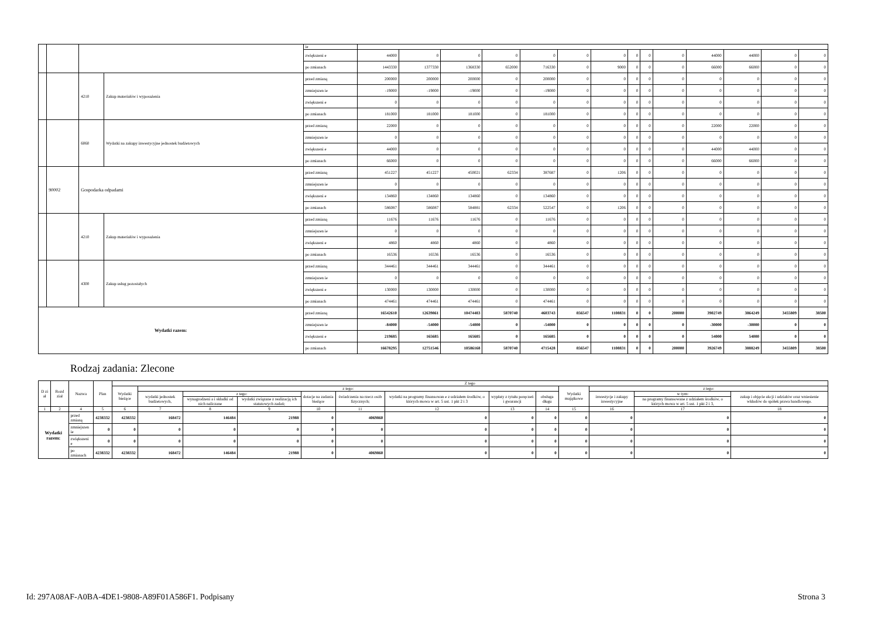| | | | | ie | | | | | | | | | | | | | | |
| | | | | zwiększeni e | 44000 | 0 | 0 | 0 | 0 | 0 | 0 | 0 | 0 | 0 | 44000 | 44000 | 0 | 0 |
| | | | | po zmianach | 1443330 | 1377330 | 1368330 | 652000 | 716330 | 0 | 9000 | 0 | 0 | 0 | 66000 | 66000 | 0 | 0 |
| | | 4210 | Zakup materiałów i wyposażenia | przed zmianą | 200000 | 200000 | 200000 | 0 | 200000 | 0 | 0 | 0 | 0 | 0 | 0 | 0 | 0 | 0 |
| | | | | zmniejszen ie | -19000 | -19000 | -19000 | 0 | -19000 | 0 | 0 | 0 | 0 | 0 | 0 | 0 | 0 | 0 |
| | | | | zwiększeni e | 0 | 0 | 0 | 0 | 0 | 0 | 0 | 0 | 0 | 0 | 0 | 0 | 0 | 0 |
| | | | | po zmianach | 181000 | 181000 | 181000 | 0 | 181000 | 0 | 0 | 0 | 0 | 0 | 0 | 0 | 0 | 0 |
| | | 6060 | Wydatki na zakupy inwestycyjne jednostek budżetowych | przed zmianą | 22000 | 0 | 0 | 0 | 0 | 0 | 0 | 0 | 0 | 0 | 22000 | 22000 | 0 | 0 |
| | | | | zmniejszen ie | 0 | 0 | 0 | 0 | 0 | 0 | 0 | 0 | 0 | 0 | 0 | 0 | 0 | 0 |
| | | | | zwiększeni e | 44000 | 0 | 0 | 0 | 0 | 0 | 0 | 0 | 0 | 0 | 44000 | 44000 | 0 | 0 |
| | | | | po zmianach | 66000 | 0 | 0 | 0 | 0 | 0 | 0 | 0 | 0 | 0 | 66000 | 66000 | 0 | 0 |
| | 90002 | Gospodarka odpadami | | przed zmianą | 451227 | 451227 | 450021 | 62334 | 387687 | 0 | 1206 | 0 | 0 | 0 | 0 | 0 | 0 | 0 |
| | | | | zmniejszen ie | 0 | 0 | 0 | 0 | 0 | 0 | 0 | 0 | 0 | 0 | 0 | 0 | 0 | 0 |
| | | | | zwiększeni e | 134860 | 134860 | 134860 | 0 | 134860 | 0 | 0 | 0 | 0 | 0 | 0 | 0 | 0 | 0 |
| | | | | po zmianach | 586087 | 586087 | 584881 | 62334 | 522547 | 0 | 1206 | 0 | 0 | 0 | 0 | 0 | 0 | 0 |
| | | 4210 | Zakup materiałów i wyposażenia | przed zmianą | 11676 | 11676 | 11676 | 0 | 11676 | 0 | 0 | 0 | 0 | 0 | 0 | 0 | 0 | 0 |
| | | | | zmniejszen ie | 0 | 0 | 0 | 0 | 0 | 0 | 0 | 0 | 0 | 0 | 0 | 0 | 0 | 0 |
| | | | | zwiększeni e | 4860 | 4860 | 4860 | 0 | 4860 | 0 | 0 | 0 | 0 | 0 | 0 | 0 | 0 | 0 |
| | | | | po zmianach | 16536 | 16536 | 16536 | 0 | 16536 | 0 | 0 | 0 | 0 | 0 | 0 | 0 | 0 | 0 |
| | | 4300 | Zakup usług pozostałych | przed zmianą | 344461 | 344461 | 344461 | 0 | 344461 | 0 | 0 | 0 | 0 | 0 | 0 | 0 | 0 | 0 |
| | | | | zmniejszen ie | 0 | 0 | 0 | 0 | 0 | 0 | 0 | 0 | 0 | 0 | 0 | 0 | 0 | 0 |
| | | | | zwiększeni e | 130000 | 130000 | 130000 | 0 | 130000 | 0 | 0 | 0 | 0 | 0 | 0 | 0 | 0 | 0 |
| | | | | po zmianach | 474461 | 474461 | 474461 | 0 | 474461 | 0 | 0 | 0 | 0 | 0 | 0 | 0 | 0 | 0 |
| Wydatki razem: | | | | przed zmianą | 16542610 | 12639861 | 10474483 | 5870740 | 4603743 | 856547 | 1108831 | 0 | 0 | 200000 | 3902749 | 3864249 | 3455809 | 38500 |
| | | | | zmniejszen ie | -84000 | -54000 | -54000 | 0 | -54000 | 0 | 0 | 0 | 0 | 0 | -30000 | -30000 | 0 | 0 |
| | | | | zwiększeni e | 219685 | 165685 | 165685 | 0 | 165685 | 0 | 0 | 0 | 0 | 0 | 54000 | 54000 | 0 | 0 |
| | | | | po zmianach | 16678295 | 12751546 | 10586168 | 5870740 | 4715428 | 856547 | 1108831 | 0 | 0 | 200000 | 3926749 | 3888249 | 3455809 | 38500 |
Rodzaj zadania: Zlecone
| D zi ał | Rozd ział | Nazwa | | Plan | Z tego | | | | | | | | | | | | |
| --- | --- | --- | --- | --- | --- | --- | --- | --- | --- | --- | --- | --- | --- | --- | --- | --- | --- |
| | | | | | Wydatki bieżące | z tego: | | | | | | | | Wydatki majątkowe | z tego: | | |
| | | | | | | wydatki jednostek budżetowych, | z tego: | | dotacje na zadania bieżące | świadczenia na rzecz osób fizycznych; | wydatki na programy finansowan e z udziałem środków, o których mowa w art. 5 ust. 1 pkt 2 i 3 | wypłaty z tytułu poręczeń i gwarancji | obsługa długu | | inwestycje i zakupy inwestycyjne | w tym: | zakup i objęcie akcji i udziałów oraz wniesienie wkładów do spółek prawa handlowego. |
| | | | | | | | wynagrodzeni a i składki od nich naliczane | wydatki związane z realizacją ich statutowych zadań; | | | | | | | | na programy finansowane z udziałem środków, o których mowa w art. 5 ust. 1 pkt 2 i 3, | |
| 1 | 2 | 4 | | 5 | 6 | 7 | 8 | 9 | 10 | 11 | 12 | 13 | 14 | 15 | 16 | 17 | 18 |
| Wydatki razem: | | | przed zmianą | 4238332 | 4238332 | 168472 | 146484 | 21988 | 0 | 4069860 | 0 | 0 | 0 | 0 | 0 | 0 | 0 |
| | | | zmniejszen ie | 0 | 0 | 0 | 0 | 0 | 0 | 0 | 0 | 0 | 0 | 0 | 0 | 0 | 0 |
| | | | zwiększeni e | 0 | 0 | 0 | 0 | 0 | 0 | 0 | 0 | 0 | 0 | 0 | 0 | 0 | 0 |
| | | | po zmianach | 4238332 | 4238332 | 168472 | 146484 | 21988 | 0 | 4069860 | 0 | 0 | 0 | 0 | 0 | 0 | 0 |
Id: 297A08AF-A0BA-4DE1-9808-A89F01A586F1. Podpisany Strona 3